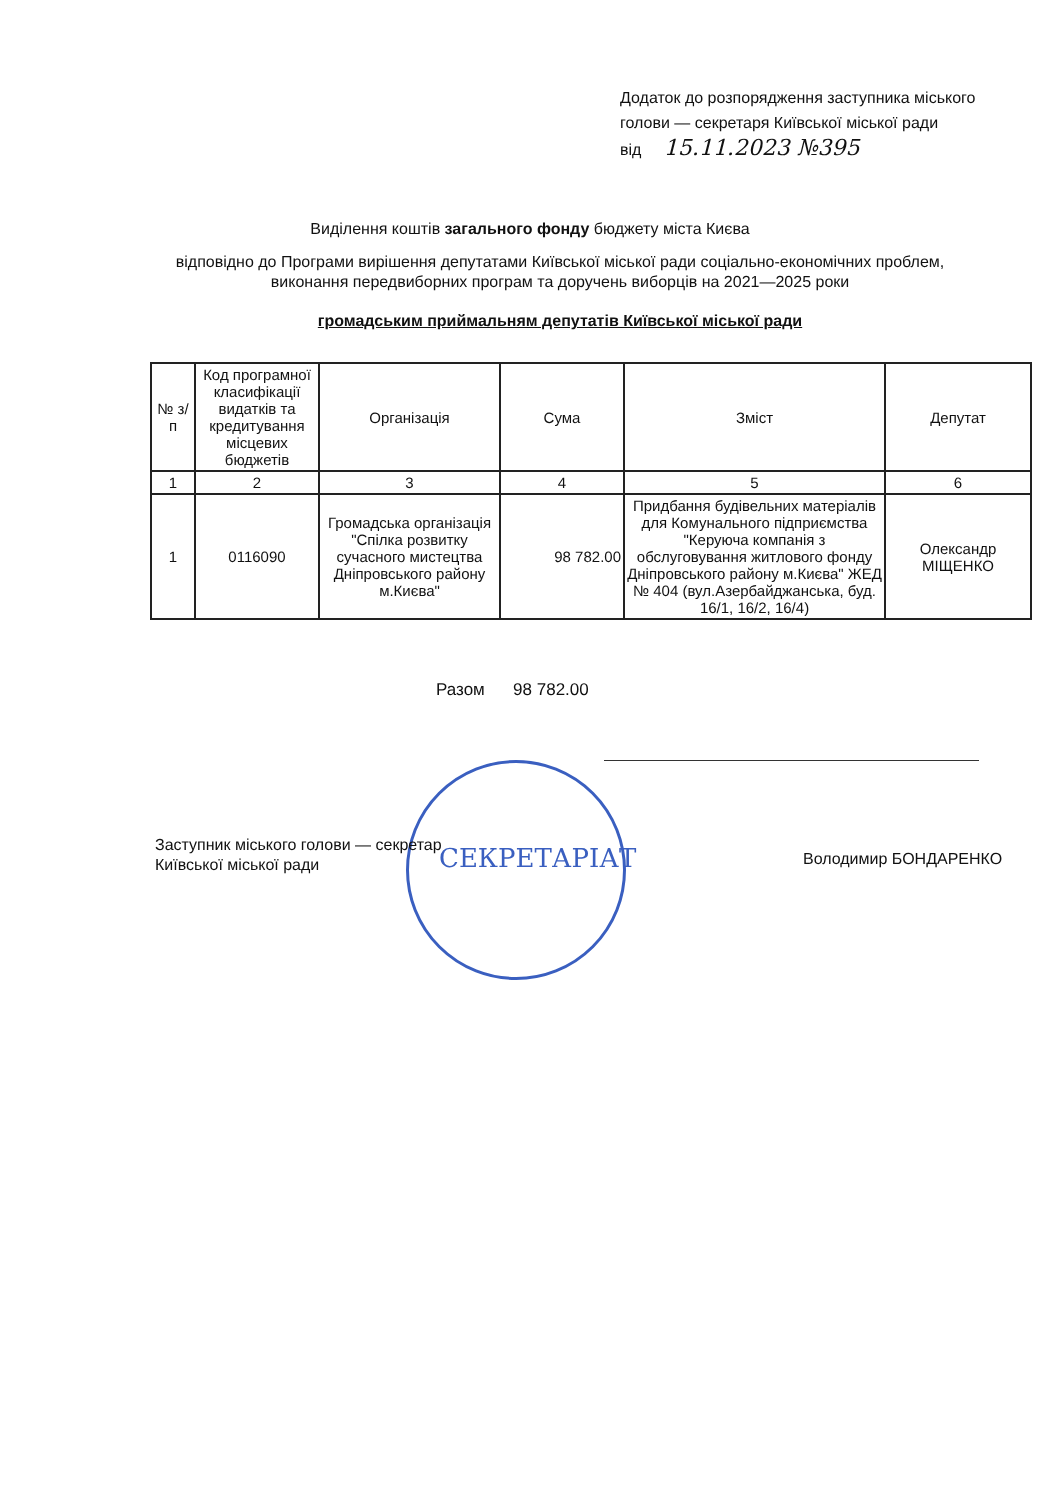Додаток до розпорядження заступника міського
голови — секретаря Київської міської ради
від 15.11.2023 №395
Виділення коштів загального фонду бюджету міста Києва
відповідно до Програми вирішення депутатами Київської міської ради соціально-економічних проблем, виконання передвиборних програм та доручень виборців на 2021—2025 роки
громадським приймальням депутатів Київської міської ради
| № з/п | Код програмної класифікації видатків та кредитування місцевих бюджетів | Організація | Сума | Зміст | Депутат |
| --- | --- | --- | --- | --- | --- |
| 1 | 2 | 3 | 4 | 5 | 6 |
| 1 | 0116090 | Громадська організація "Спілка розвитку сучасного мистецтва Дніпровського району м.Києва" | 98 782.00 | Придбання будівельних матеріалів для Комунального підприємства "Керуюча компанія з обслуговування житлового фонду Дніпровського району м.Києва" ЖЕД № 404 (вул.Азербайджанська, буд. 16/1, 16/2, 16/4) | Олександр МІЩЕНКО |
Разом 98 782.00
СЕКРЕТАРІАТ
Заступник міського голови — секретар
Київської міської ради
Володимир БОНДАРЕНКО